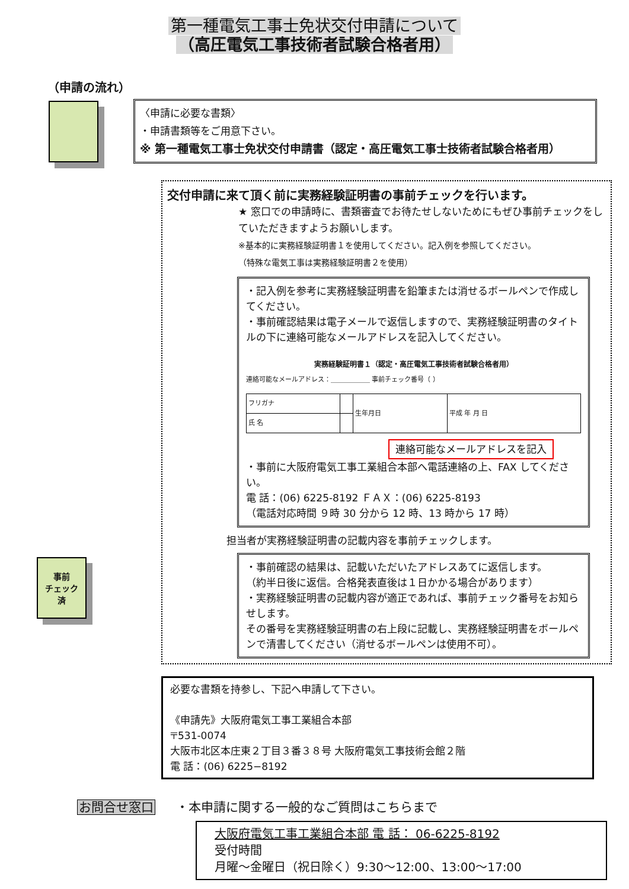第一種電気工事士免状交付申請について
（高圧電気工事技術者試験合格者用）
（申請の流れ）
〈申請に必要な書類〉
・申請書類等をご用意下さい。
※ 第一種電気工事士免状交付申請書（認定・高圧電気工事士技術者試験合格者用）
交付申請に来て頂く前に実務経験証明書の事前チェックを行います。
★ 窓口での申請時に、書類審査でお待たせしないためにもぜひ事前チェックをしていただきますようお願いします。
※基本的に実務経験証明書１を使用してください。記入例を参照してください。
（特殊な電気工事は実務経験証明書２を使用）
・記入例を参考に実務経験証明書を鉛筆または消せるボールペンで作成してください。
・事前確認結果は電子メールで返信しますので、実務経験証明書のタイトルの下に連絡可能なメールアドレスを記入してください。
実務経験証明書１（認定・高圧電気工事技術者試験合格者用）
連絡可能なメールアドレス：＿＿＿＿＿＿ 事前チェック番号（ ）
| フリガナ | | 生年月日 | 平成 年 月 日 |
| 氏 名 | | | |
連絡可能なメールアドレスを記入
・事前に大阪府電気工事工業組合本部へ電話連絡の上、FAX してください。
電 話：(06) 6225-8192 ＦＡＸ：(06) 6225-8193
（電話対応時間 ９時 30 分から 12 時、13 時から 17 時）
担当者が実務経験証明書の記載内容を事前チェックします。
・事前確認の結果は、記載いただいたアドレスあてに返信します。
（約半日後に返信。合格発表直後は１日かかる場合があります）
・実務経験証明書の記載内容が適正であれば、事前チェック番号をお知らせします。
その番号を実務経験証明書の右上段に記載し、実務経験証明書をボールペンで清書してください（消せるボールペンは使用不可）。
事前
チェック
済
必要な書類を持参し、下記へ申請して下さい。
《申請先》大阪府電気工事工業組合本部
〒531-0074
大阪市北区本庄東２丁目３番３８号 大阪府電気工事技術会館２階
電 話：(06) 6225−8192
お問合せ窓口 ・本申請に関する一般的なご質問はこちらまで
大阪府電気工事工業組合本部 電 話： 06-6225-8192
受付時間
月曜～金曜日（祝日除く）9:30～12:00、13:00～17:00